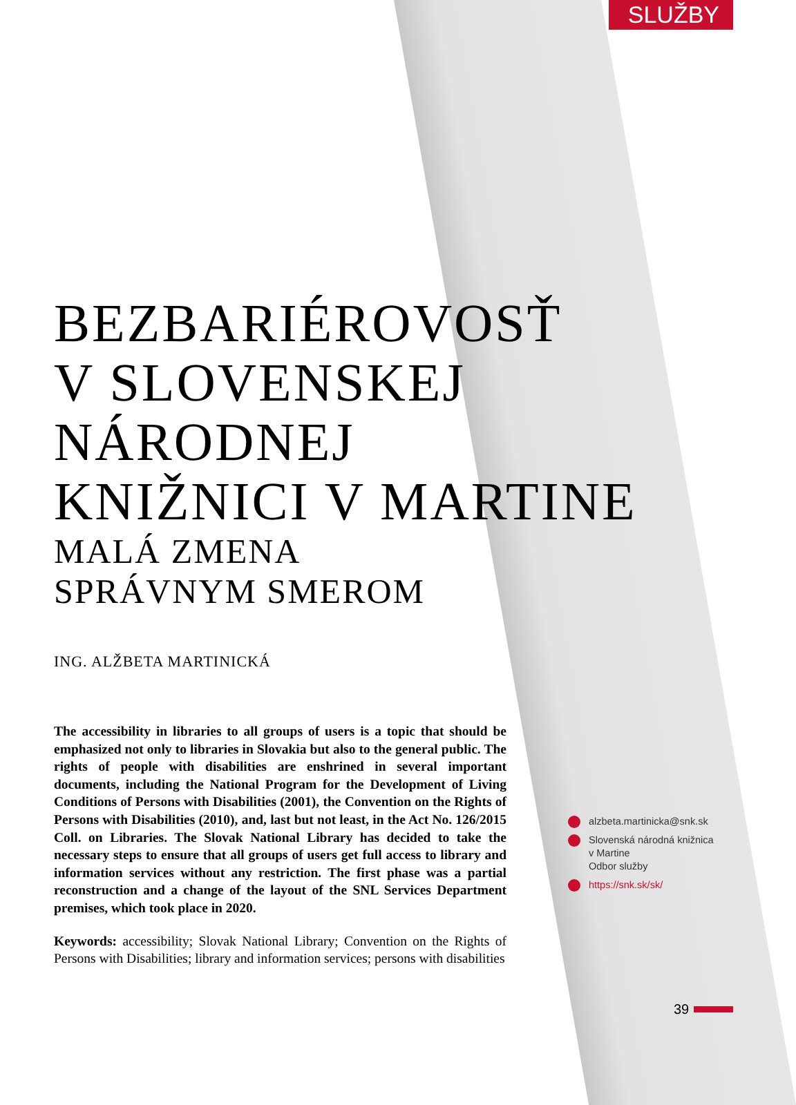SLUŽBY
BEZBARIÉROVOSŤ
V SLOVENSKEJ
NÁRODNEJ
KNIŽNICI V MARTINE
MALÁ ZMENA
SPRÁVNYM SMEROM
ING. ALŽBETA MARTINICKÁ
The accessibility in libraries to all groups of users is a topic that should be emphasized not only to libraries in Slovakia but also to the general public. The rights of people with disabilities are enshrined in several important documents, including the National Program for the Development of Living Conditions of Persons with Disabilities (2001), the Convention on the Rights of Persons with Disabilities (2010), and, last but not least, in the Act No. 126/2015 Coll. on Libraries. The Slovak National Library has decided to take the necessary steps to ensure that all groups of users get full access to library and information services without any restriction. The first phase was a partial reconstruction and a change of the layout of the SNL Services Department premises, which took place in 2020.
Keywords: accessibility; Slovak National Library; Convention on the Rights of Persons with Disabilities; library and information services; persons with disabilities
alzbeta.martinicka@snk.sk
Slovenská národná knižnica
v Martine
Odbor služby
https://snk.sk/sk/
39